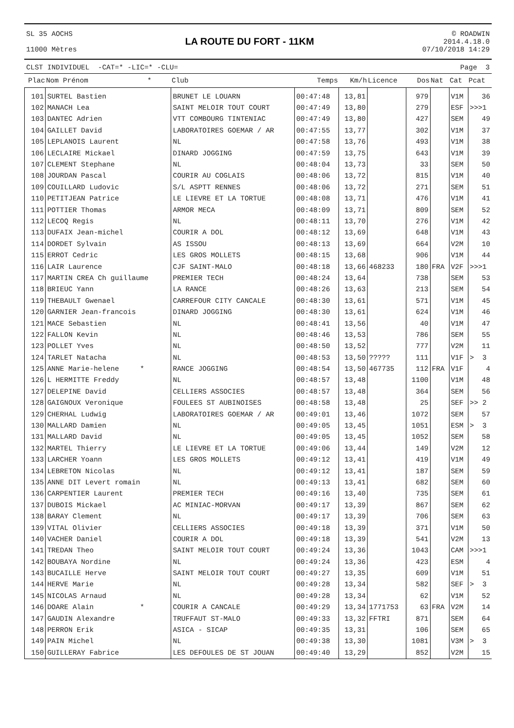SL 35 AOCHS
11000 Mètres
LA ROUTE DU FORT - 11KM
© ROADWIN
2014.4.18.0
07/10/2018 14:29
CLST INDIVIDUEL -CAT=* -LIC=* -CLU= Page 3
| Plac | Nom Prénom * | Club | Temps | Km/h | Licence | Dos | Nat | Cat | Pcat |
| --- | --- | --- | --- | --- | --- | --- | --- | --- | --- |
| 101 | SURTEL Bastien | BRUNET LE LOUARN | 00:47:48 | 13,81 | | 979 | | V1M | 36 |
| 102 | MANACH Lea | SAINT MELOIR TOUT COURT | 00:47:49 | 13,80 | | 279 | | ESF | >>>1 |
| 103 | DANTEC Adrien | VTT COMBOURG TINTENIAC | 00:47:49 | 13,80 | | 427 | | SEM | 49 |
| 104 | GAILLET David | LABORATOIRES GOEMAR / AR | 00:47:55 | 13,77 | | 302 | | V1M | 37 |
| 105 | LEPLANOIS Laurent | NL | 00:47:58 | 13,76 | | 493 | | V1M | 38 |
| 106 | LECLAIRE Mickael | DINARD JOGGING | 00:47:59 | 13,75 | | 643 | | V1M | 39 |
| 107 | CLEMENT Stephane | NL | 00:48:04 | 13,73 | | 33 | | SEM | 50 |
| 108 | JOURDAN Pascal | COURIR AU COGLAIS | 00:48:06 | 13,72 | | 815 | | V1M | 40 |
| 109 | COUILLARD Ludovic | S/L ASPTT RENNES | 00:48:06 | 13,72 | | 271 | | SEM | 51 |
| 110 | PETITJEAN Patrice | LE LIEVRE ET LA TORTUE | 00:48:08 | 13,71 | | 476 | | V1M | 41 |
| 111 | POTTIER Thomas | ARMOR MECA | 00:48:09 | 13,71 | | 809 | | SEM | 52 |
| 112 | LECOQ Regis | NL | 00:48:11 | 13,70 | | 276 | | V1M | 42 |
| 113 | DUFAIX Jean-michel | COURIR A DOL | 00:48:12 | 13,69 | | 648 | | V1M | 43 |
| 114 | DORDET Sylvain | AS ISSOU | 00:48:13 | 13,69 | | 664 | | V2M | 10 |
| 115 | ERROT Cedric | LES GROS MOLLETS | 00:48:15 | 13,68 | | 906 | | V1M | 44 |
| 116 | LAIR Laurence | CJF SAINT-MALO | 00:48:18 | 13,66 | 468233 | 180 | FRA | V2F | >>>1 |
| 117 | MARTIN CREA Ch guillaume | PREMIER TECH | 00:48:24 | 13,64 | | 738 | | SEM | 53 |
| 118 | BRIEUC Yann | LA RANCE | 00:48:26 | 13,63 | | 213 | | SEM | 54 |
| 119 | THEBAULT Gwenael | CARREFOUR CITY CANCALE | 00:48:30 | 13,61 | | 571 | | V1M | 45 |
| 120 | GARNIER Jean-francois | DINARD JOGGING | 00:48:30 | 13,61 | | 624 | | V1M | 46 |
| 121 | MACE Sebastien | NL | 00:48:41 | 13,56 | | 40 | | V1M | 47 |
| 122 | FALLON Kevin | NL | 00:48:46 | 13,53 | | 786 | | SEM | 55 |
| 123 | POLLET Yves | NL | 00:48:50 | 13,52 | | 777 | | V2M | 11 |
| 124 | TARLET Natacha | NL | 00:48:53 | 13,50 | ????? | 111 | | V1F | > 3 |
| 125 | ANNE Marie-helene * | RANCE JOGGING | 00:48:54 | 13,50 | 467735 | 112 | FRA | V1F | 4 |
| 126 | L HERMITTE Freddy | NL | 00:48:57 | 13,48 | | 1100 | | V1M | 48 |
| 127 | DELEPINE David | CELLIERS ASSOCIES | 00:48:57 | 13,48 | | 364 | | SEM | 56 |
| 128 | GAIGNOUX Veronique | FOULEES ST AUBINOISES | 00:48:58 | 13,48 | | 25 | | SEF | >> 2 |
| 129 | CHERHAL Ludwig | LABORATOIRES GOEMAR / AR | 00:49:01 | 13,46 | | 1072 | | SEM | 57 |
| 130 | MALLARD Damien | NL | 00:49:05 | 13,45 | | 1051 | | ESM | > 3 |
| 131 | MALLARD David | NL | 00:49:05 | 13,45 | | 1052 | | SEM | 58 |
| 132 | MARTEL Thierry | LE LIEVRE ET LA TORTUE | 00:49:06 | 13,44 | | 149 | | V2M | 12 |
| 133 | LARCHER Yoann | LES GROS MOLLETS | 00:49:12 | 13,41 | | 419 | | V1M | 49 |
| 134 | LEBRETON Nicolas | NL | 00:49:12 | 13,41 | | 187 | | SEM | 59 |
| 135 | ANNE DIT Levert romain | NL | 00:49:13 | 13,41 | | 682 | | SEM | 60 |
| 136 | CARPENTIER Laurent | PREMIER TECH | 00:49:16 | 13,40 | | 735 | | SEM | 61 |
| 137 | DUBOIS Mickael | AC MINIAC-MORVAN | 00:49:17 | 13,39 | | 867 | | SEM | 62 |
| 138 | BARAY Clement | NL | 00:49:17 | 13,39 | | 706 | | SEM | 63 |
| 139 | VITAL Olivier | CELLIERS ASSOCIES | 00:49:18 | 13,39 | | 371 | | V1M | 50 |
| 140 | VACHER Daniel | COURIR A DOL | 00:49:18 | 13,39 | | 541 | | V2M | 13 |
| 141 | TREDAN Theo | SAINT MELOIR TOUT COURT | 00:49:24 | 13,36 | | 1043 | | CAM | >>>1 |
| 142 | BOUBAYA Nordine | NL | 00:49:24 | 13,36 | | 423 | | ESM | 4 |
| 143 | BUCAILLE Herve | SAINT MELOIR TOUT COURT | 00:49:27 | 13,35 | | 609 | | V1M | 51 |
| 144 | HERVE Marie | NL | 00:49:28 | 13,34 | | 582 | | SEF | > 3 |
| 145 | NICOLAS Arnaud | NL | 00:49:28 | 13,34 | | 62 | | V1M | 52 |
| 146 | DOARE Alain * | COURIR A CANCALE | 00:49:29 | 13,34 | 1771753 | 63 | FRA | V2M | 14 |
| 147 | GAUDIN Alexandre | TRUFFAUT ST-MALO | 00:49:33 | 13,32 | FFTRI | 871 | | SEM | 64 |
| 148 | PERRON Erik | ASICA - SICAP | 00:49:35 | 13,31 | | 106 | | SEM | 65 |
| 149 | PAIN Michel | NL | 00:49:38 | 13,30 | | 1081 | | V3M | > 3 |
| 150 | GUILLERAY Fabrice | LES DEFOULES DE ST JOUAN | 00:49:40 | 13,29 | | 852 | | V2M | 15 |